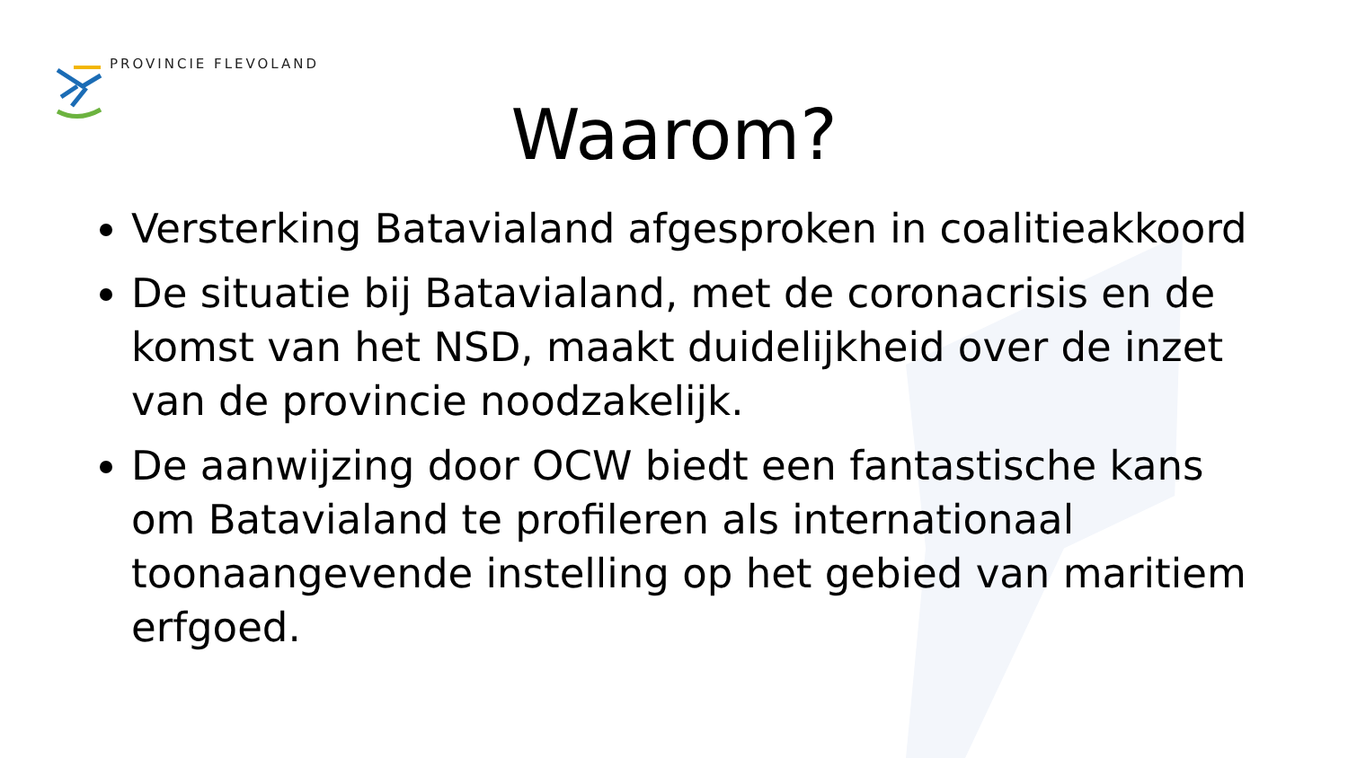PROVINCIE FLEVOLAND
Waarom?
Versterking Batavialand afgesproken in coalitieakkoord
De situatie bij Batavialand, met de coronacrisis en de komst van het NSD, maakt duidelijkheid over de inzet van de provincie noodzakelijk.
De aanwijzing door OCW biedt een fantastische kans om Batavialand te profileren als internationaal toonaangevende instelling op het gebied van maritiem erfgoed.